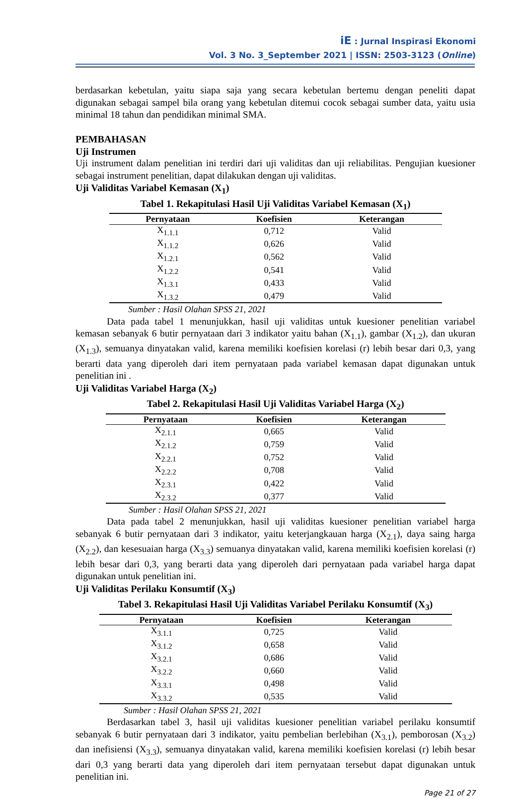iE : Jurnal Inspirasi Ekonomi
Vol. 3 No. 3_September 2021 | ISSN: 2503-3123 (Online)
berdasarkan kebetulan, yaitu siapa saja yang secara kebetulan bertemu dengan peneliti dapat digunakan sebagai sampel bila orang yang kebetulan ditemui cocok sebagai sumber data, yaitu usia minimal 18 tahun dan pendidikan minimal SMA.
PEMBAHASAN
Uji Instrumen
Uji instrument dalam penelitian ini terdiri dari uji validitas dan uji reliabilitas. Pengujian kuesioner sebagai instrument penelitian, dapat dilakukan dengan uji validitas.
Uji Validitas Variabel Kemasan (X<sub>1</sub>)
Tabel 1. Rekapitulasi Hasil Uji Validitas Variabel Kemasan (X<sub>1</sub>)
| Pernyataan | Koefisien | Keterangan |
| --- | --- | --- |
| X<sub>1.1.1</sub> | 0,712 | Valid |
| X<sub>1.1.2</sub> | 0,626 | Valid |
| X<sub>1.2.1</sub> | 0,562 | Valid |
| X<sub>1.2.2</sub> | 0,541 | Valid |
| X<sub>1.3.1</sub> | 0,433 | Valid |
| X<sub>1.3.2</sub> | 0,479 | Valid |
Sumber : Hasil Olahan SPSS 21, 2021
Data pada tabel 1 menunjukkan, hasil uji validitas untuk kuesioner penelitian variabel kemasan sebanyak 6 butir pernyataan dari 3 indikator yaitu bahan (X<sub>1.1</sub>), gambar (X<sub>1.2</sub>), dan ukuran (X<sub>1.3</sub>), semuanya dinyatakan valid, karena memiliki koefisien korelasi (r) lebih besar dari 0,3, yang berarti data yang diperoleh dari item pernyataan pada variabel kemasan dapat digunakan untuk penelitian ini .
Uji Validitas Variabel Harga (X<sub>2</sub>)
Tabel 2. Rekapitulasi Hasil Uji Validitas Variabel Harga (X<sub>2</sub>)
| Pernyataan | Koefisien | Keterangan |
| --- | --- | --- |
| X<sub>2.1.1</sub> | 0,665 | Valid |
| X<sub>2.1.2</sub> | 0,759 | Valid |
| X<sub>2.2.1</sub> | 0,752 | Valid |
| X<sub>2.2.2</sub> | 0,708 | Valid |
| X<sub>2.3.1</sub> | 0,422 | Valid |
| X<sub>2.3.2</sub> | 0,377 | Valid |
Sumber : Hasil Olahan SPSS 21, 2021
Data pada tabel 2 menunjukkan, hasil uji validitas kuesioner penelitian variabel harga sebanyak 6 butir pernyataan dari 3 indikator, yaitu keterjangkauan harga (X<sub>2.1</sub>), daya saing harga (X<sub>2.2</sub>), dan kesesuaian harga (X<sub>3.3</sub>) semuanya dinyatakan valid, karena memiliki koefisien korelasi (r) lebih besar dari 0,3, yang berarti data yang diperoleh dari pernyataan pada variabel harga dapat digunakan untuk penelitian ini.
Uji Validitas Perilaku Konsumtif (X<sub>3</sub>)
Tabel 3. Rekapitulasi Hasil Uji Validitas Variabel Perilaku Konsumtif (X<sub>3</sub>)
| Pernyataan | Koefisien | Keterangan |
| --- | --- | --- |
| X<sub>3.1.1</sub> | 0,725 | Valid |
| X<sub>3.1.2</sub> | 0,658 | Valid |
| X<sub>3.2.1</sub> | 0,686 | Valid |
| X<sub>3.2.2</sub> | 0,660 | Valid |
| X<sub>3.3.1</sub> | 0,498 | Valid |
| X<sub>3.3.2</sub> | 0,535 | Valid |
Sumber : Hasil Olahan SPSS 21, 2021
Berdasarkan tabel 3, hasil uji validitas kuesioner penelitian variabel perilaku konsumtif sebanyak 6 butir pernyataan dari 3 indikator, yaitu pembelian berlebihan (X<sub>3.1</sub>), pemborosan (X<sub>3.2</sub>) dan inefisiensi (X<sub>3.3</sub>), semuanya dinyatakan valid, karena memiliki koefisien korelasi (r) lebih besar dari 0,3 yang berarti data yang diperoleh dari item pernyataan tersebut dapat digunakan untuk penelitian ini.
Page 21 of 27